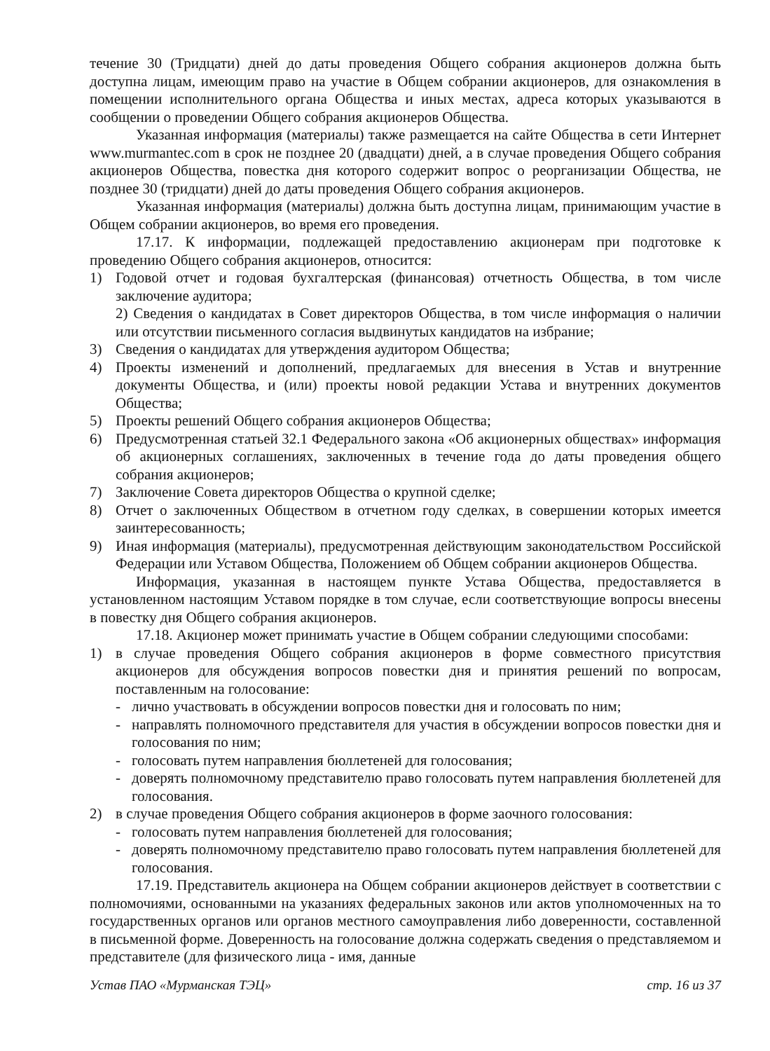течение 30 (Тридцати) дней до даты проведения Общего собрания акционеров должна быть доступна лицам, имеющим право на участие в Общем собрании акционеров, для ознакомления в помещении исполнительного органа Общества и иных местах, адреса которых указываются в сообщении о проведении Общего собрания акционеров Общества.
Указанная информация (материалы) также размещается на сайте Общества в сети Интернет www.murmantec.com в срок не позднее 20 (двадцати) дней, а в случае проведения Общего собрания акционеров Общества, повестка дня которого содержит вопрос о реорганизации Общества, не позднее 30 (тридцати) дней до даты проведения Общего собрания акционеров.
Указанная информация (материалы) должна быть доступна лицам, принимающим участие в Общем собрании акционеров, во время его проведения.
17.17. К информации, подлежащей предоставлению акционерам при подготовке к проведению Общего собрания акционеров, относится:
1) Годовой отчет и годовая бухгалтерская (финансовая) отчетность Общества, в том числе заключение аудитора;
2) Сведения о кандидатах в Совет директоров Общества, в том числе информация о наличии или отсутствии письменного согласия выдвинутых кандидатов на избрание;
3) Сведения о кандидатах для утверждения аудитором Общества;
4) Проекты изменений и дополнений, предлагаемых для внесения в Устав и внутренние документы Общества, и (или) проекты новой редакции Устава и внутренних документов Общества;
5) Проекты решений Общего собрания акционеров Общества;
6) Предусмотренная статьей 32.1 Федерального закона «Об акционерных обществах» информация об акционерных соглашениях, заключенных в течение года до даты проведения общего собрания акционеров;
7) Заключение Совета директоров Общества о крупной сделке;
8) Отчет о заключенных Обществом в отчетном году сделках, в совершении которых имеется заинтересованность;
9) Иная информация (материалы), предусмотренная действующим законодательством Российской Федерации или Уставом Общества, Положением об Общем собрании акционеров Общества.
Информация, указанная в настоящем пункте Устава Общества, предоставляется в установленном настоящим Уставом порядке в том случае, если соответствующие вопросы внесены в повестку дня Общего собрания акционеров.
17.18. Акционер может принимать участие в Общем собрании следующими способами:
1) в случае проведения Общего собрания акционеров в форме совместного присутствия акционеров для обсуждения вопросов повестки дня и принятия решений по вопросам, поставленным на голосование:
- лично участвовать в обсуждении вопросов повестки дня и голосовать по ним;
- направлять полномочного представителя для участия в обсуждении вопросов повестки дня и голосования по ним;
- голосовать путем направления бюллетеней для голосования;
- доверять полномочному представителю право голосовать путем направления бюллетеней для голосования.
2) в случае проведения Общего собрания акционеров в форме заочного голосования:
- голосовать путем направления бюллетеней для голосования;
- доверять полномочному представителю право голосовать путем направления бюллетеней для голосования.
17.19. Представитель акционера на Общем собрании акционеров действует в соответствии с полномочиями, основанными на указаниях федеральных законов или актов уполномоченных на то государственных органов или органов местного самоуправления либо доверенности, составленной в письменной форме. Доверенность на голосование должна содержать сведения о представляемом и представителе (для физического лица - имя, данные
Устав ПАО «Мурманская ТЭЦ» стр. 16 из 37